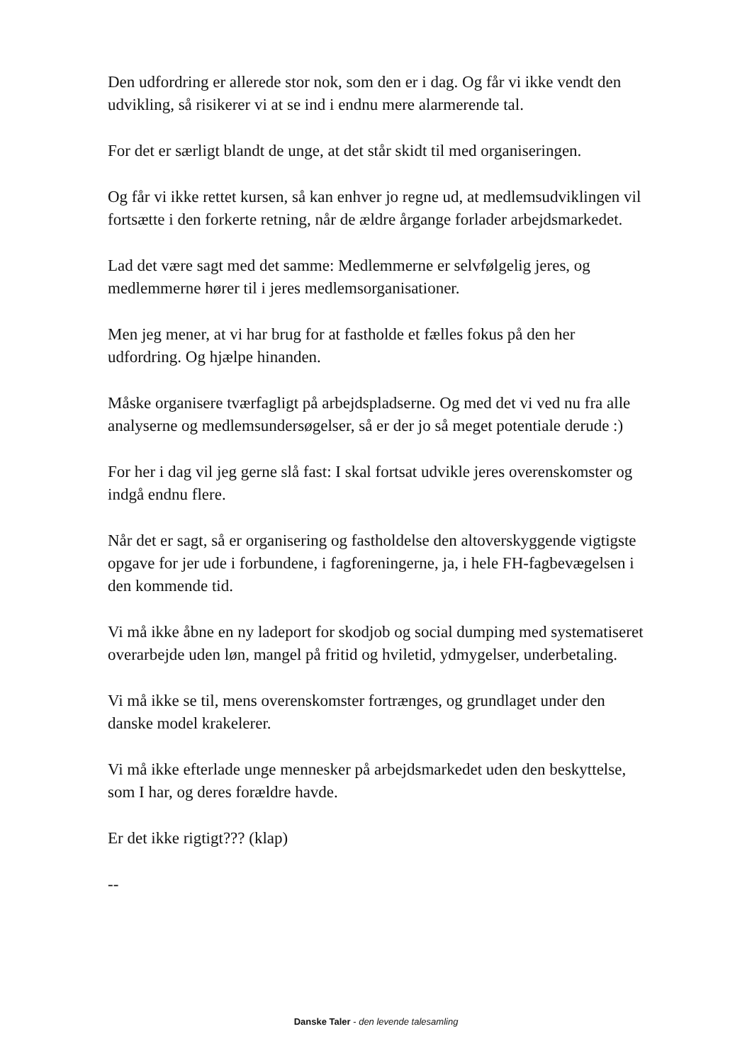Den udfordring er allerede stor nok, som den er i dag. Og får vi ikke vendt den udvikling, så risikerer vi at se ind i endnu mere alarmerende tal.
For det er særligt blandt de unge, at det står skidt til med organiseringen.
Og får vi ikke rettet kursen, så kan enhver jo regne ud, at medlemsudviklingen vil fortsætte i den forkerte retning, når de ældre årgange forlader arbejdsmarkedet.
Lad det være sagt med det samme: Medlemmerne er selvfølgelig jeres, og medlemmerne hører til i jeres medlemsorganisationer.
Men jeg mener, at vi har brug for at fastholde et fælles fokus på den her udfordring. Og hjælpe hinanden.
Måske organisere tværfagligt på arbejdspladserne. Og med det vi ved nu fra alle analyserne og medlemsundersøgelser, så er der jo så meget potentiale derude :)
For her i dag vil jeg gerne slå fast: I skal fortsat udvikle jeres overenskomster og indgå endnu flere.
Når det er sagt, så er organisering og fastholdelse den altoverskyggende vigtigste opgave for jer ude i forbundene, i fagforeningerne, ja, i hele FH-fagbevægelsen i den kommende tid.
Vi må ikke åbne en ny ladeport for skodjob og social dumping med systematiseret overarbejde uden løn, mangel på fritid og hviletid, ydmygelser, underbetaling.
Vi må ikke se til, mens overenskomster fortrænges, og grundlaget under den danske model krakelerer.
Vi må ikke efterlade unge mennesker på arbejdsmarkedet uden den beskyttelse, som I har, og deres forældre havde.
Er det ikke rigtigt??? (klap)
--
Danske Taler - den levende talesamling